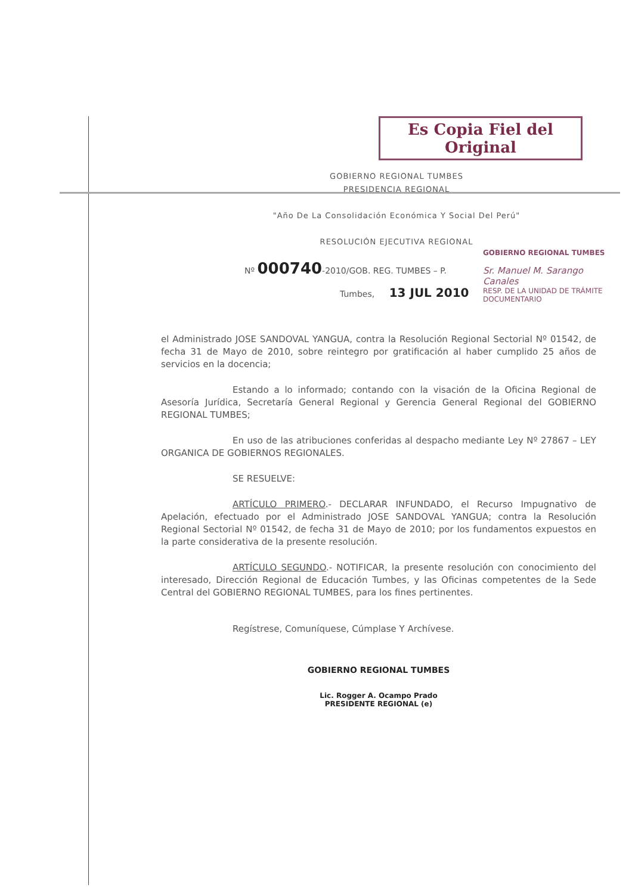Es Copia Fiel del Original
GOBIERNO REGIONAL TUMBES
PRESIDENCIA REGIONAL
"Año De La Consolidación Económica Y Social Del Perú"
RESOLUCIÓN EJECUTIVA REGIONAL
GOBIERNO REGIONAL TUMBES
Sr. Manuel M. Sarango Canales
RESP. DE LA UNIDAD DE TRÁMITE DOCUMENTARIO
Nº 000740-2010/GOB. REG. TUMBES – P.
Tumbes, 13 JUL 2010
el Administrado JOSE SANDOVAL YANGUA, contra la Resolución Regional Sectorial Nº 01542, de fecha 31 de Mayo de 2010, sobre reintegro por gratificación al haber cumplido 25 años de servicios en la docencia;
Estando a lo informado; contando con la visación de la Oficina Regional de Asesoría Jurídica, Secretaría General Regional y Gerencia General Regional del GOBIERNO REGIONAL TUMBES;
En uso de las atribuciones conferidas al despacho mediante Ley Nº 27867 – LEY ORGANICA DE GOBIERNOS REGIONALES.
SE RESUELVE:
ARTÍCULO PRIMERO.- DECLARAR INFUNDADO, el Recurso Impugnativo de Apelación, efectuado por el Administrado JOSE SANDOVAL YANGUA; contra la Resolución Regional Sectorial Nº 01542, de fecha 31 de Mayo de 2010; por los fundamentos expuestos en la parte considerativa de la presente resolución.
ARTÍCULO SEGUNDO.- NOTIFICAR, la presente resolución con conocimiento del interesado, Dirección Regional de Educación Tumbes, y las Oficinas competentes de la Sede Central del GOBIERNO REGIONAL TUMBES, para los fines pertinentes.
Regístrese, Comuníquese, Cúmplase Y Archívese.
GOBIERNO REGIONAL TUMBES
Lic. Rogger A. Ocampo Prado
PRESIDENTE REGIONAL (e)